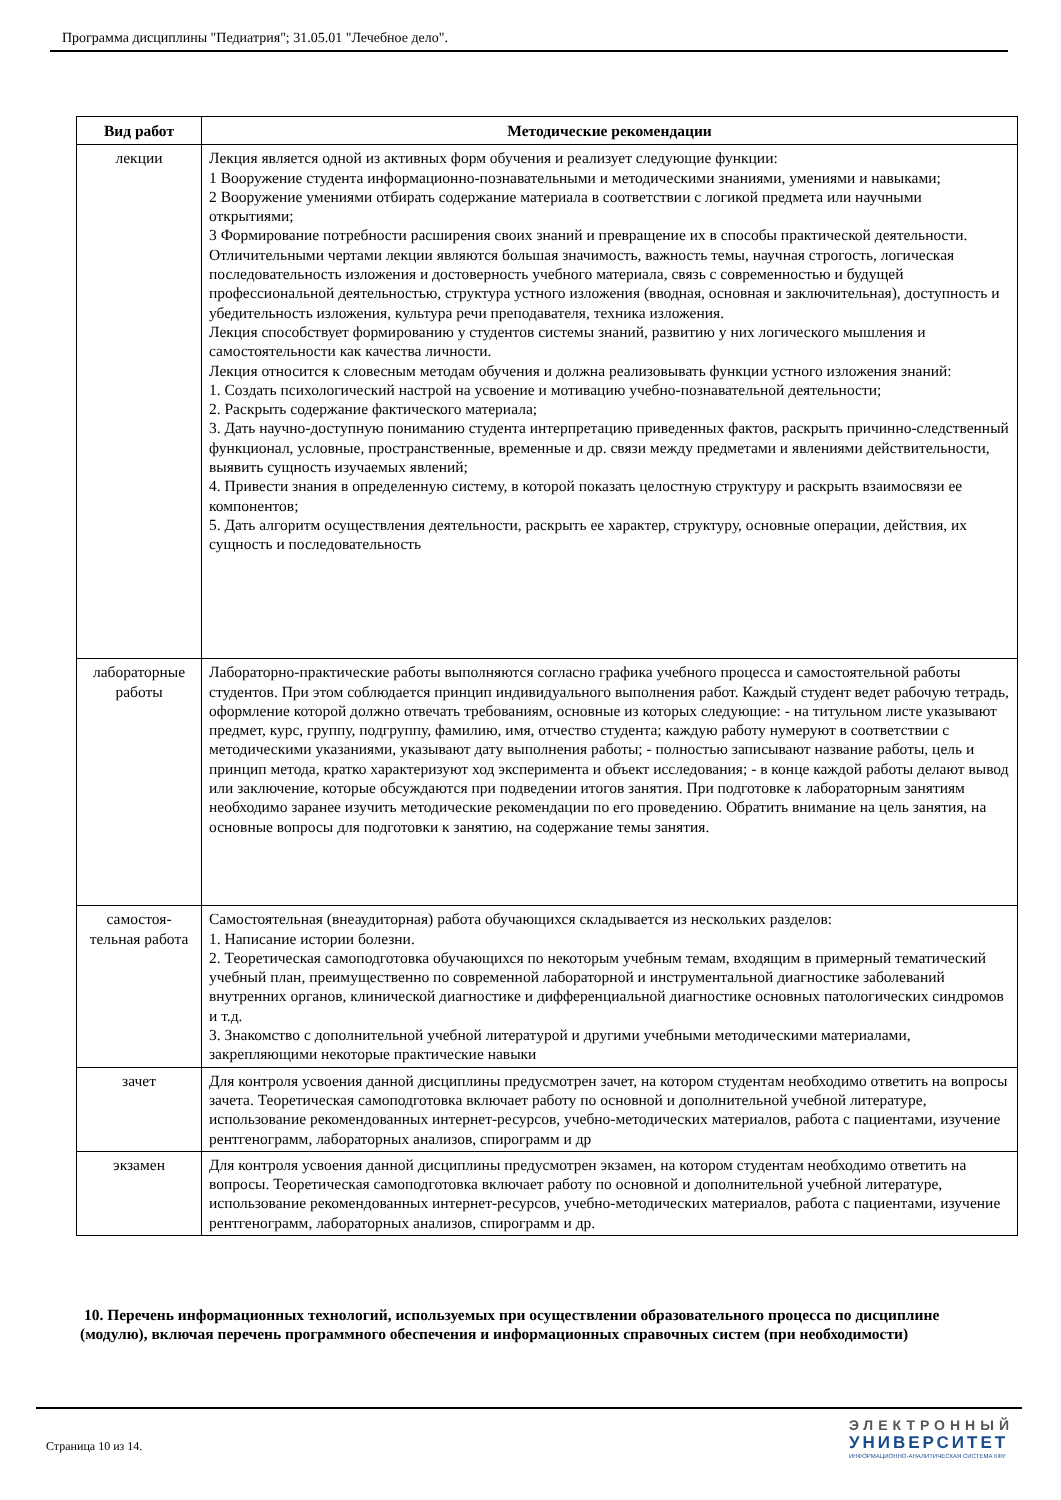Программа дисциплины "Педиатрия"; 31.05.01 "Лечебное дело".
| Вид работ | Методические рекомендации |
| --- | --- |
| лекции | Лекция является одной из активных форм обучения и реализует следующие функции: 1 Вооружение студента информационно-познавательными и методическими знаниями, умениями и навыками; 2 Вооружение умениями отбирать содержание материала в соответствии с логикой предмета или научными открытиями; 3 Формирование потребности расширения своих знаний и превращение их в способы практической деятельности. Отличительными чертами лекции являются большая значимость, важность темы, научная строгость, логическая последовательность изложения и достоверность учебного материала, связь с современностью и будущей профессиональной деятельностью, структура устного изложения (вводная, основная и заключительная), доступность и убедительность изложения, культура речи преподавателя, техника изложения. Лекция способствует формированию у студентов системы знаний, развитию у них логического мышления и самостоятельности как качества личности. Лекция относится к словесным методам обучения и должна реализовывать функции устного изложения знаний: 1. Создать психологический настрой на усвоение и мотивацию учебно-познавательной деятельности; 2. Раскрыть содержание фактического материала; 3. Дать научно-доступную пониманию студента интерпретацию приведенных фактов, раскрыть причинно-следственный функционал, условные, пространственные, временные и др. связи между предметами и явлениями действительности, выявить сущность изучаемых явлений; 4. Привести знания в определенную систему, в которой показать целостную структуру и раскрыть взаимосвязи ее компонентов; 5. Дать алгоритм осуществления деятельности, раскрыть ее характер, структуру, основные операции, действия, их сущность и последовательность |
| лабораторные работы | Лабораторно-практические работы выполняются согласно графика учебного процесса и самостоятельной работы студентов. При этом соблюдается принцип индивидуального выполнения работ. Каждый студент ведет рабочую тетрадь, оформление которой должно отвечать требованиям, основные из которых следующие: - на титульном листе указывают предмет, курс, группу, подгруппу, фамилию, имя, отчество студента; каждую работу нумеруют в соответствии с методическими указаниями, указывают дату выполнения работы; - полностью записывают название работы, цель и принцип метода, кратко характеризуют ход эксперимента и объект исследования; - в конце каждой работы делают вывод или заключение, которые обсуждаются при подведении итогов занятия. При подготовке к лабораторным занятиям необходимо заранее изучить методические рекомендации по его проведению. Обратить внимание на цель занятия, на основные вопросы для подготовки к занятию, на содержание темы занятия. |
| самостоя- тельная работа | Самостоятельная (внеаудиторная) работа обучающихся складывается из нескольких разделов: 1. Написание истории болезни. 2. Теоретическая самоподготовка обучающихся по некоторым учебным темам, входящим в примерный тематический учебный план, преимущественно по современной лабораторной и инструментальной диагностике заболеваний внутренних органов, клинической диагностике и дифференциальной диагностике основных патологических синдромов и т.д. 3. Знакомство с дополнительной учебной литературой и другими учебными методическими материалами, закрепляющими некоторые практические навыки |
| зачет | Для контроля усвоения данной дисциплины предусмотрен зачет, на котором студентам необходимо ответить на вопросы зачета. Теоретическая самоподготовка включает работу по основной и дополнительной учебной литературе, использование рекомендованных интернет-ресурсов, учебно-методических материалов, работа с пациентами, изучение рентгенограмм, лабораторных анализов, спирограмм и др |
| экзамен | Для контроля усвоения данной дисциплины предусмотрен экзамен, на котором студентам необходимо ответить на вопросы. Теоретическая самоподготовка включает работу по основной и дополнительной учебной литературе, использование рекомендованных интернет-ресурсов, учебно-методических материалов, работа с пациентами, изучение рентгенограмм, лабораторных анализов, спирограмм и др. |
10. Перечень информационных технологий, используемых при осуществлении образовательного процесса по дисциплине (модулю), включая перечень программного обеспечения и информационных справочных систем (при необходимости)
Страница 10 из 14.
ЭЛЕКТРОННЫЙ
УНИВЕРСИТЕТ
ИНФОРМАЦИОННО-АНАЛИТИЧЕСКАЯ СИСТЕМА КФУ